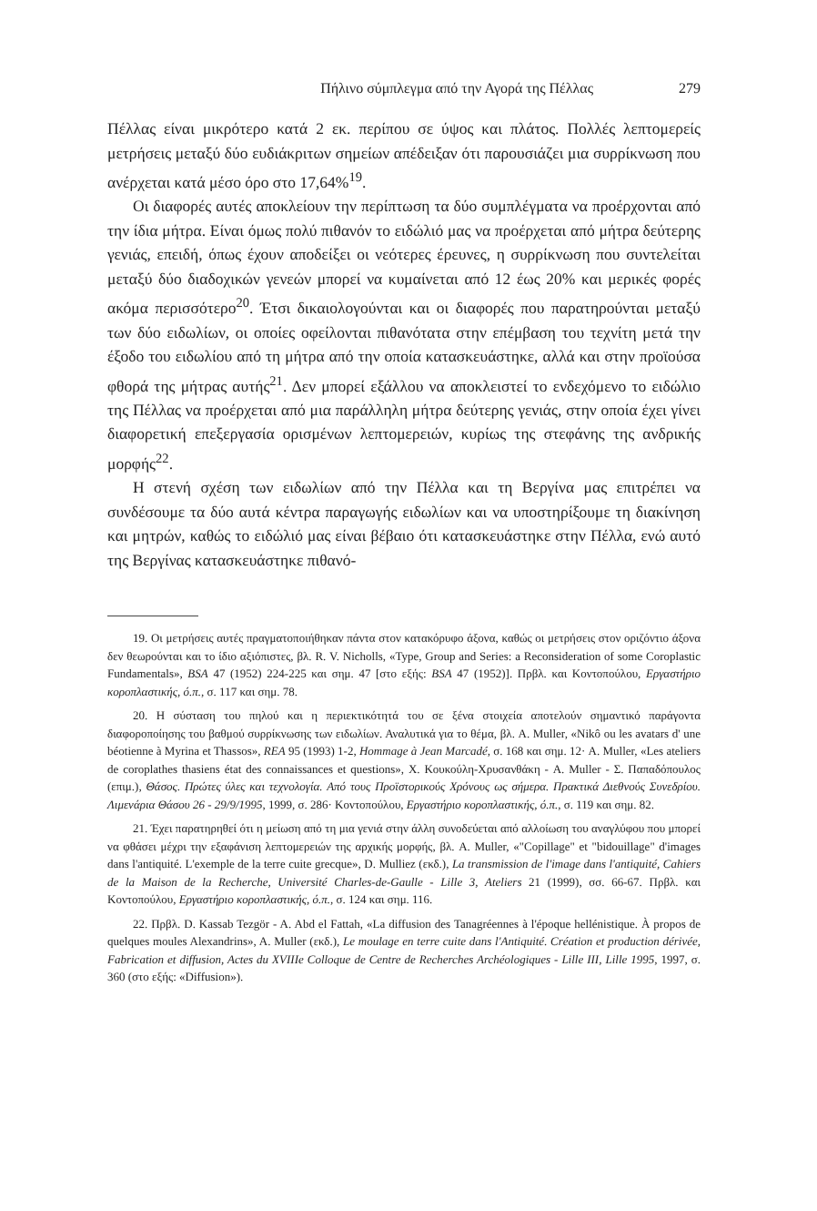Πήλινο σύμπλεγμα από την Αγορά της Πέλλας 279
Πέλλας είναι μικρότερο κατά 2 εκ. περίπου σε ύψος και πλάτος. Πολλές λεπτομερείς μετρήσεις μεταξύ δύο ευδιάκριτων σημείων απέδειξαν ότι παρουσιάζει μια συρρίκνωση που ανέρχεται κατά μέσο όρο στο 17,64%<sup>19</sup>.
Οι διαφορές αυτές αποκλείουν την περίπτωση τα δύο συμπλέγματα να προέρχονται από την ίδια μήτρα. Είναι όμως πολύ πιθανόν το ειδώλιό μας να προέρχεται από μήτρα δεύτερης γενιάς, επειδή, όπως έχουν αποδείξει οι νεότερες έρευνες, η συρρίκνωση που συντελείται μεταξύ δύο διαδοχικών γενεών μπορεί να κυμαίνεται από 12 έως 20% και μερικές φορές ακόμα περισσότερο<sup>20</sup>. Έτσι δικαιολογούνται και οι διαφορές που παρατηρούνται μεταξύ των δύο ειδωλίων, οι οποίες οφείλονται πιθανότατα στην επέμβαση του τεχνίτη μετά την έξοδο του ειδωλίου από τη μήτρα από την οποία κατασκευάστηκε, αλλά και στην προϊούσα φθορά της μήτρας αυτής<sup>21</sup>. Δεν μπορεί εξάλλου να αποκλειστεί το ενδεχόμενο το ειδώλιο της Πέλλας να προέρχεται από μια παράλληλη μήτρα δεύτερης γενιάς, στην οποία έχει γίνει διαφορετική επεξεργασία ορισμένων λεπτομερειών, κυρίως της στεφάνης της ανδρικής μορφής<sup>22</sup>.
Η στενή σχέση των ειδωλίων από την Πέλλα και τη Βεργίνα μας επιτρέπει να συνδέσουμε τα δύο αυτά κέντρα παραγωγής ειδωλίων και να υποστηρίξουμε τη διακίνηση και μητρών, καθώς το ειδώλιό μας είναι βέβαιο ότι κατασκευάστηκε στην Πέλλα, ενώ αυτό της Βεργίνας κατασκευάστηκε πιθανό-
19. Οι μετρήσεις αυτές πραγματοποιήθηκαν πάντα στον κατακόρυφο άξονα, καθώς οι μετρήσεις στον οριζόντιο άξονα δεν θεωρούνται και το ίδιο αξιόπιστες, βλ. R. V. Nicholls, «Type, Group and Series: a Reconsideration of some Coroplastic Fundamentals», BSA 47 (1952) 224-225 και σημ. 47 [στο εξής: BSA 47 (1952)]. Πρβλ. και Κοντοπούλου, Εργαστήριο κοροπλαστικής, ό.π., σ. 117 και σημ. 78.
20. Η σύσταση του πηλού και η περιεκτικότητά του σε ξένα στοιχεία αποτελούν σημαντικό παράγοντα διαφοροποίησης του βαθμού συρρίκνωσης των ειδωλίων. Αναλυτικά για το θέμα, βλ. A. Muller, «Nikô ou les avatars d' une béotienne à Myrina et Thassos», REA 95 (1993) 1-2, Hommage à Jean Marcadé, σ. 168 και σημ. 12· A. Muller, «Les ateliers de coroplathes thasiens état des connaissances et questions», Χ. Κουκούλη-Χρυσανθάκη - A. Muller - Σ. Παπαδόπουλος (επιμ.), Θάσος. Πρώτες ύλες και τεχνολογία. Από τους Προϊστορικούς Χρόνους ως σήμερα. Πρακτικά Διεθνούς Συνεδρίου. Λιμενάρια Θάσου 26 - 29/9/1995, 1999, σ. 286· Κοντοπούλου, Εργαστήριο κοροπλαστικής, ό.π., σ. 119 και σημ. 82.
21. Έχει παρατηρηθεί ότι η μείωση από τη μια γενιά στην άλλη συνοδεύεται από αλλοίωση του αναγλύφου που μπορεί να φθάσει μέχρι την εξαφάνιση λεπτομερειών της αρχικής μορφής, βλ. A. Muller, «"Copillage" et "bidouillage" d'images dans l'antiquité. L'exemple de la terre cuite grecque», D. Mulliez (εκδ.), La transmission de l'image dans l'antiquité, Cahiers de la Maison de la Recherche, Université Charles-de-Gaulle - Lille 3, Ateliers 21 (1999), σσ. 66-67. Πρβλ. και Κοντοπούλου, Εργαστήριο κοροπλαστικής, ό.π., σ. 124 και σημ. 116.
22. Πρβλ. D. Kassab Tezgör - A. Abd el Fattah, «La diffusion des Tanagréennes à l'époque hellénistique. À propos de quelques moules Alexandrins», A. Muller (εκδ.), Le moulage en terre cuite dans l'Antiquité. Création et production dérivée, Fabrication et diffusion, Actes du XVIIIe Colloque de Centre de Recherches Archéologiques - Lille III, Lille 1995, 1997, σ. 360 (στο εξής: «Diffusion»).